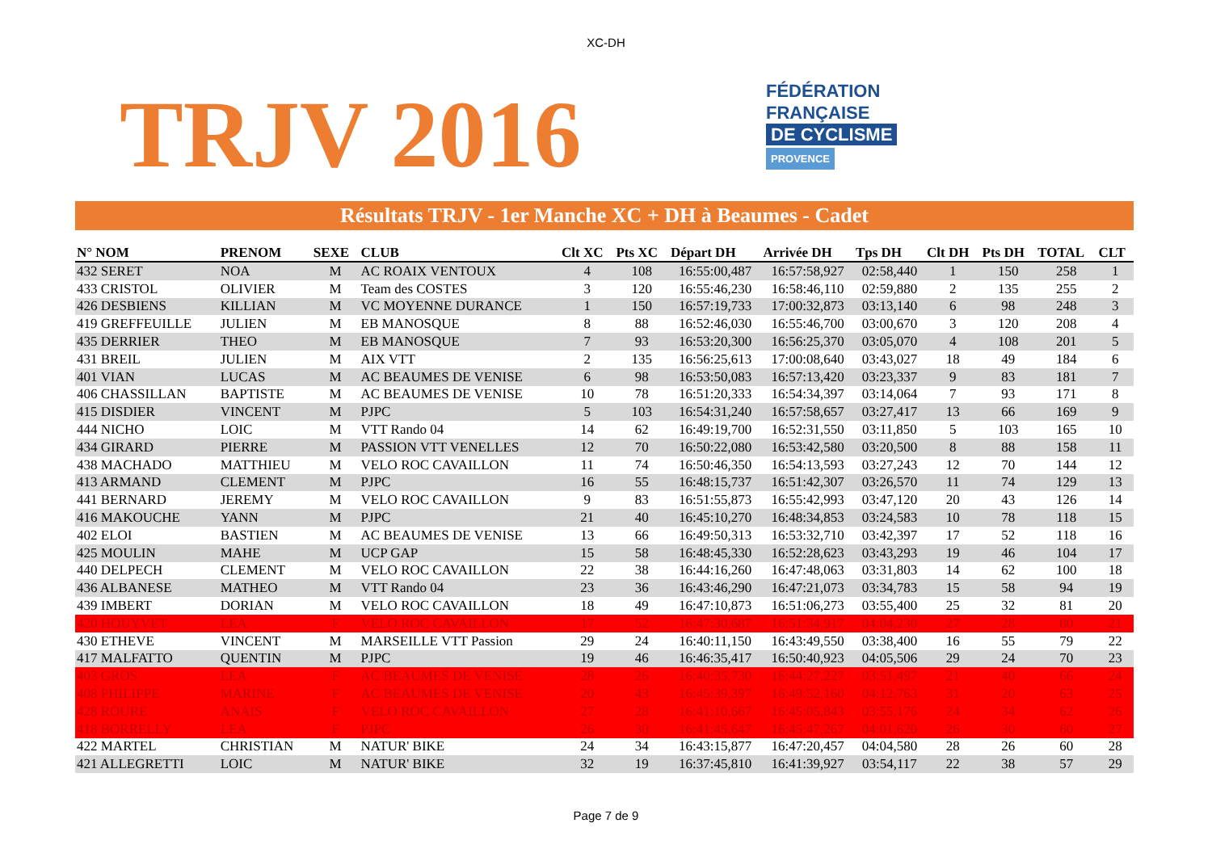XC-DH
TRJV 2016
FÉDÉRATION
FRANÇAISE
DE CYCLISME
PROVENCE
Résultats TRJV - 1er Manche XC + DH à Beaumes - Cadet
| N° NOM | PRENOM | SEXE | CLUB | Clt XC | Pts XC | Départ DH | Arrivée DH | Tps DH | Clt DH | Pts DH | TOTAL | CLT |
| --- | --- | --- | --- | --- | --- | --- | --- | --- | --- | --- | --- | --- |
| 432 SERET | NOA | M | AC ROAIX VENTOUX | 4 | 108 | 16:55:00,487 | 16:57:58,927 | 02:58,440 | 1 | 150 | 258 | 1 |
| 433 CRISTOL | OLIVIER | M | Team des COSTES | 3 | 120 | 16:55:46,230 | 16:58:46,110 | 02:59,880 | 2 | 135 | 255 | 2 |
| 426 DESBIENS | KILLIAN | M | VC MOYENNE DURANCE | 1 | 150 | 16:57:19,733 | 17:00:32,873 | 03:13,140 | 6 | 98 | 248 | 3 |
| 419 GREFFEUILLE | JULIEN | M | EB MANOSQUE | 8 | 88 | 16:52:46,030 | 16:55:46,700 | 03:00,670 | 3 | 120 | 208 | 4 |
| 435 DERRIER | THEO | M | EB MANOSQUE | 7 | 93 | 16:53:20,300 | 16:56:25,370 | 03:05,070 | 4 | 108 | 201 | 5 |
| 431 BREIL | JULIEN | M | AIX VTT | 2 | 135 | 16:56:25,613 | 17:00:08,640 | 03:43,027 | 18 | 49 | 184 | 6 |
| 401 VIAN | LUCAS | M | AC BEAUMES DE VENISE | 6 | 98 | 16:53:50,083 | 16:57:13,420 | 03:23,337 | 9 | 83 | 181 | 7 |
| 406 CHASSILLAN | BAPTISTE | M | AC BEAUMES DE VENISE | 10 | 78 | 16:51:20,333 | 16:54:34,397 | 03:14,064 | 7 | 93 | 171 | 8 |
| 415 DISDIER | VINCENT | M | PJPC | 5 | 103 | 16:54:31,240 | 16:57:58,657 | 03:27,417 | 13 | 66 | 169 | 9 |
| 444 NICHO | LOIC | M | VTT Rando 04 | 14 | 62 | 16:49:19,700 | 16:52:31,550 | 03:11,850 | 5 | 103 | 165 | 10 |
| 434 GIRARD | PIERRE | M | PASSION VTT VENELLES | 12 | 70 | 16:50:22,080 | 16:53:42,580 | 03:20,500 | 8 | 88 | 158 | 11 |
| 438 MACHADO | MATTHIEU | M | VELO ROC CAVAILLON | 11 | 74 | 16:50:46,350 | 16:54:13,593 | 03:27,243 | 12 | 70 | 144 | 12 |
| 413 ARMAND | CLEMENT | M | PJPC | 16 | 55 | 16:48:15,737 | 16:51:42,307 | 03:26,570 | 11 | 74 | 129 | 13 |
| 441 BERNARD | JEREMY | M | VELO ROC CAVAILLON | 9 | 83 | 16:51:55,873 | 16:55:42,993 | 03:47,120 | 20 | 43 | 126 | 14 |
| 416 MAKOUCHE | YANN | M | PJPC | 21 | 40 | 16:45:10,270 | 16:48:34,853 | 03:24,583 | 10 | 78 | 118 | 15 |
| 402 ELOI | BASTIEN | M | AC BEAUMES DE VENISE | 13 | 66 | 16:49:50,313 | 16:53:32,710 | 03:42,397 | 17 | 52 | 118 | 16 |
| 425 MOULIN | MAHE | M | UCP GAP | 15 | 58 | 16:48:45,330 | 16:52:28,623 | 03:43,293 | 19 | 46 | 104 | 17 |
| 440 DELPECH | CLEMENT | M | VELO ROC CAVAILLON | 22 | 38 | 16:44:16,260 | 16:47:48,063 | 03:31,803 | 14 | 62 | 100 | 18 |
| 436 ALBANESE | MATHEO | M | VTT Rando 04 | 23 | 36 | 16:43:46,290 | 16:47:21,073 | 03:34,783 | 15 | 58 | 94 | 19 |
| 439 IMBERT | DORIAN | M | VELO ROC CAVAILLON | 18 | 49 | 16:47:10,873 | 16:51:06,273 | 03:55,400 | 25 | 32 | 81 | 20 |
| 420 HOUYVET | LEA | F | VELO ROC CAVAILLON | 17 | 52 | 16:47:30,687 | 16:51:34,917 | 04:04,230 | 27 | 28 | 80 | 21 |
| 430 ETHEVE | VINCENT | M | MARSEILLE VTT Passion | 29 | 24 | 16:40:11,150 | 16:43:49,550 | 03:38,400 | 16 | 55 | 79 | 22 |
| 417 MALFATTO | QUENTIN | M | PJPC | 19 | 46 | 16:46:35,417 | 16:50:40,923 | 04:05,506 | 29 | 24 | 70 | 23 |
| 403 GROS | LEA | F | AC BEAUMES DE VENISE | 28 | 26 | 16:40:35,730 | 16:44:27,227 | 03:51,497 | 21 | 40 | 66 | 24 |
| 408 PHILIPPE | MARINE | F | AC BEAUMES DE VENISE | 20 | 43 | 16:45:39,397 | 16:49:52,160 | 04:12,763 | 31 | 20 | 63 | 25 |
| 428 ROURE | ANAIS | F | VELO ROC CAVAILLON | 27 | 28 | 16:41:10,667 | 16:45:05,843 | 03:55,176 | 24 | 34 | 62 | 26 |
| 418 BORRELLY | LEA | F | PJPC | 26 | 30 | 16:41:45,647 | 16:45:47,267 | 04:01,620 | 26 | 30 | 60 | 27 |
| 422 MARTEL | CHRISTIAN | M | NATUR' BIKE | 24 | 34 | 16:43:15,877 | 16:47:20,457 | 04:04,580 | 28 | 26 | 60 | 28 |
| 421 ALLEGRETTI | LOIC | M | NATUR' BIKE | 32 | 19 | 16:37:45,810 | 16:41:39,927 | 03:54,117 | 22 | 38 | 57 | 29 |
Page 7 de 9